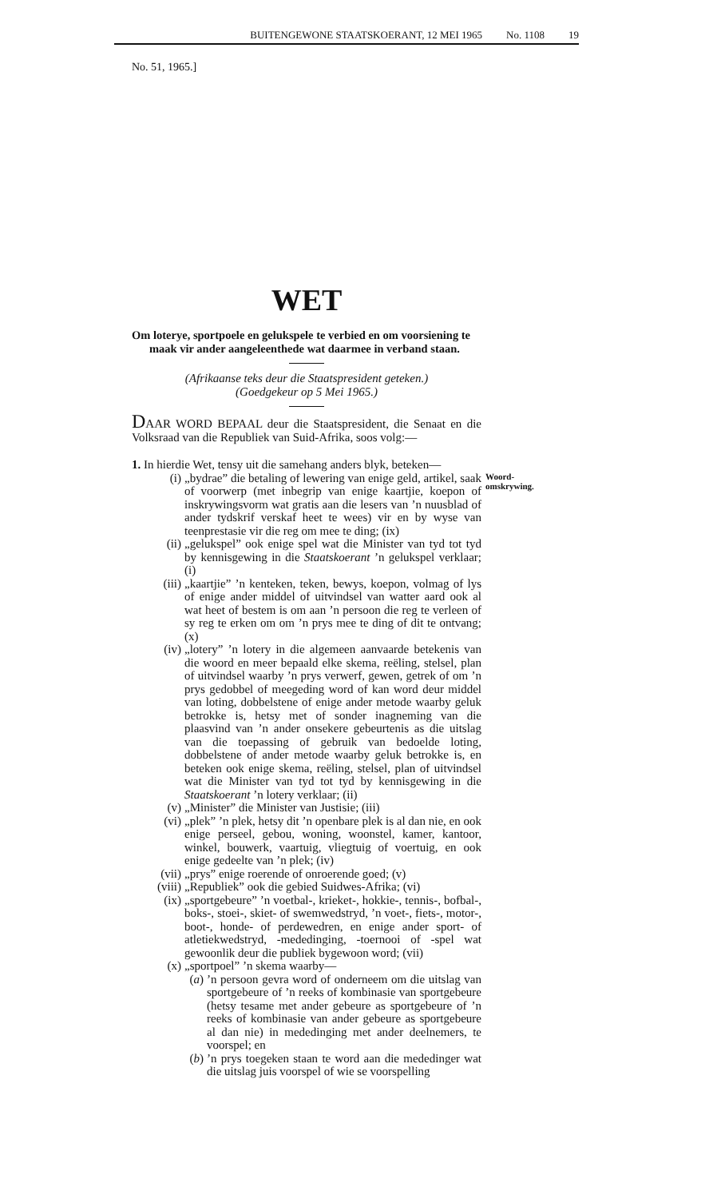BUITENGEWONE STAATSKOERANT, 12 MEI 1965 No. 1108 19
No. 51, 1965.]
WET
Om loterye, sportpoele en gelukspele te verbied en om voorsiening te maak vir ander aangeleenthede wat daarmee in verband staan.
(Afrikaanse teks deur die Staatspresident geteken.)
(Goedgekeur op 5 Mei 1965.)
DAAR WORD BEPAAL deur die Staatspresident, die Senaat en die Volksraad van die Republiek van Suid-Afrika, soos volg:—
1. In hierdie Wet, tensy uit die samehang anders blyk, beteken—
(i) „bydrae” die betaling of lewering van enige geld, artikel, saak of voorwerp (met inbegrip van enige kaartjie, koepon of inskrywingsvorm wat gratis aan die lesers van ’n nuusblad of ander tydskrif verskaf heet te wees) vir en by wyse van teenprestasie vir die reg om mee te ding; (ix)
(ii) „gelukspel” ook enige spel wat die Minister van tyd tot tyd by kennisgewing in die Staatskoerant ’n gelukspel verklaar; (i)
(iii) „kaartjie” ’n kenteken, teken, bewys, koepon, volmag of lys of enige ander middel of uitvindsel van watter aard ook al wat heet of bestem is om aan ’n persoon die reg te verleen of sy reg te erken om om ’n prys mee te ding of dit te ontvang; (x)
(iv) „lotery” ’n lotery in die algemeen aanvaarde betekenis van die woord en meer bepaald elke skema, reëling, stelsel, plan of uitvindsel waarby ’n prys verwerf, gewen, getrek of om ’n prys gedobbel of meegeding word of kan word deur middel van loting, dobbelstene of enige ander metode waarby geluk betrokke is, hetsy met of sonder inagneming van die plaasvind van ’n ander onsekere gebeurtenis as die uitslag van die toepassing of gebruik van bedoelde loting, dobbelstene of ander metode waarby geluk betrokke is, en beteken ook enige skema, reëling, stelsel, plan of uitvindsel wat die Minister van tyd tot tyd by kennisgewing in die Staatskoerant ’n lotery verklaar; (ii)
(v) „Minister” die Minister van Justisie; (iii)
(vi) „plek” ’n plek, hetsy dit ’n openbare plek is al dan nie, en ook enige perseel, gebou, woning, woonstel, kamer, kantoor, winkel, bouwerk, vaartuig, vliegtuig of voertuig, en ook enige gedeelte van ’n plek; (iv)
(vii) „prys” enige roerende of onroerende goed; (v)
(viii) „Republiek” ook die gebied Suidwes-Afrika; (vi)
(ix) „sportgebeure” ’n voetbal-, krieket-, hokkie-, tennis-, bofbal-, boks-, stoei-, skiet- of swemwedstryd, ’n voet-, fiets-, motor-, boot-, honde- of perdewedren, en enige ander sport- of atletiekwedstryd, -mededinging, -toernooi of -spel wat gewoonlik deur die publiek bygewoon word; (vii)
(x) „sportpoel” ’n skema waarby—
(a) ’n persoon gevra word of onderneem om die uitslag van sportgebeure of ’n reeks of kombinasie van sportgebeure (hetsy tesame met ander gebeure as sportgebeure of ’n reeks of kombinasie van ander gebeure as sportgebeure al dan nie) in mededinging met ander deelnemers, te voorspel; en
(b) ’n prys toegeken staan te word aan die mededinger wat die uitslag juis voorspel of wie se voorspelling
Woord-
omskrywing.